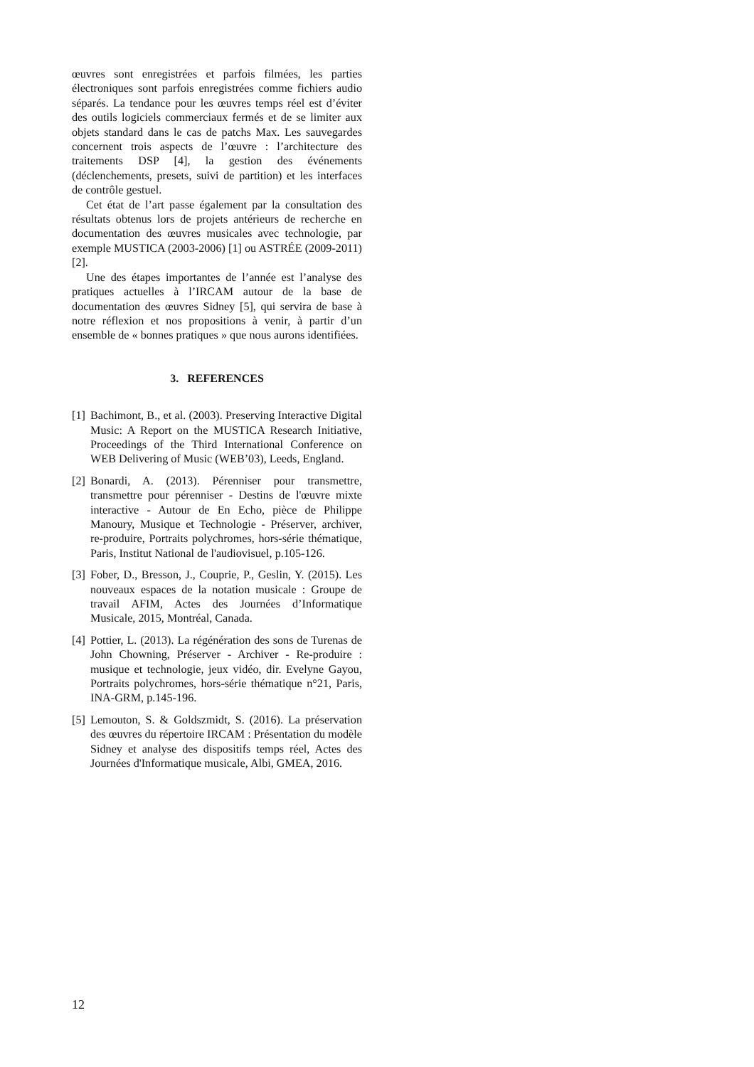œuvres sont enregistrées et parfois filmées, les parties électroniques sont parfois enregistrées comme fichiers audio séparés. La tendance pour les œuvres temps réel est d’éviter des outils logiciels commerciaux fermés et de se limiter aux objets standard dans le cas de patchs Max. Les sauvegardes concernent trois aspects de l’œuvre : l’architecture des traitements DSP [4], la gestion des événements (déclenchements, presets, suivi de partition) et les interfaces de contrôle gestuel.
Cet état de l’art passe également par la consultation des résultats obtenus lors de projets antérieurs de recherche en documentation des œuvres musicales avec technologie, par exemple MUSTICA (2003-2006) [1] ou ASTRÉE (2009-2011) [2].
Une des étapes importantes de l’année est l’analyse des pratiques actuelles à l’IRCAM autour de la base de documentation des œuvres Sidney [5], qui servira de base à notre réflexion et nos propositions à venir, à partir d’un ensemble de « bonnes pratiques » que nous aurons identifiées.
3. REFERENCES
[1] Bachimont, B., et al. (2003). Preserving Interactive Digital Music: A Report on the MUSTICA Research Initiative, Proceedings of the Third International Conference on WEB Delivering of Music (WEB’03), Leeds, England.
[2] Bonardi, A. (2013). Pérenniser pour transmettre, transmettre pour pérenniser - Destins de l'œuvre mixte interactive - Autour de En Echo, pièce de Philippe Manoury, Musique et Technologie - Préserver, archiver, re-produire, Portraits polychromes, hors-série thématique, Paris, Institut National de l'audiovisuel, p.105-126.
[3] Fober, D., Bresson, J., Couprie, P., Geslin, Y. (2015). Les nouveaux espaces de la notation musicale : Groupe de travail AFIM, Actes des Journées d’Informatique Musicale, 2015, Montréal, Canada.
[4] Pottier, L. (2013). La régénération des sons de Turenas de John Chowning, Préserver - Archiver - Re-produire : musique et technologie, jeux vidéo, dir. Evelyne Gayou, Portraits polychromes, hors-série thématique n°21, Paris, INA-GRM, p.145-196.
[5] Lemouton, S. & Goldszmidt, S. (2016). La préservation des œuvres du répertoire IRCAM : Présentation du modèle Sidney et analyse des dispositifs temps réel, Actes des Journées d'Informatique musicale, Albi, GMEA, 2016.
12